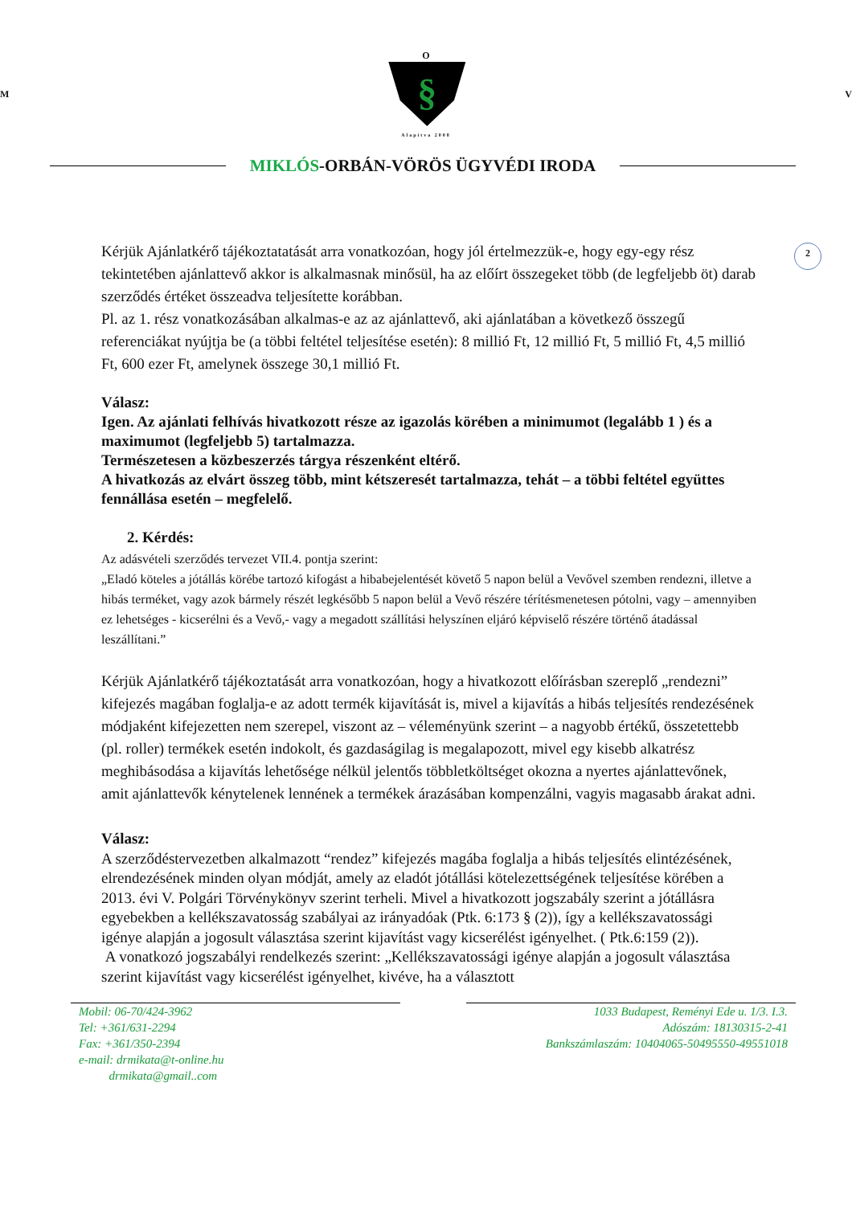O
M
§
V
Alapítva 2008
MIKLÓS-ORBÁN-VÖRÖS ÜGYVÉDI IRODA
2
Kérjük Ajánlatkérő tájékoztatatását arra vonatkozóan, hogy jól értelmezzük-e, hogy egy-egy rész tekintetében ajánlattevő akkor is alkalmasnak minősül, ha az előírt összegeket több (de legfeljebb öt) darab szerződés értéket összeadva teljesítette korábban.
Pl. az 1. rész vonatkozásában alkalmas-e az az ajánlattevő, aki ajánlatában a következő összegű referenciákat nyújtja be (a többi feltétel teljesítése esetén): 8 millió Ft, 12 millió Ft, 5 millió Ft, 4,5 millió Ft, 600 ezer Ft, amelynek összege 30,1 millió Ft.
Válasz:
Igen. Az ajánlati felhívás hivatkozott része az igazolás körében a minimumot (legalább 1 ) és a maximumot (legfeljebb 5) tartalmazza.
Természetesen a közbeszerzés tárgya részenként eltérő.
A hivatkozás az elvárt összeg több, mint kétszeresét tartalmazza, tehát – a többi feltétel együttes fennállása esetén – megfelelő.
2. Kérdés:
Az adásvételi szerződés tervezet VII.4. pontja szerint:
„Eladó köteles a jótállás körébe tartozó kifogást a hibabejelentését követő 5 napon belül a Vevővel szemben rendezni, illetve a hibás terméket, vagy azok bármely részét legkésőbb 5 napon belül a Vevő részére térítésmenetesen pótolni, vagy – amennyiben ez lehetséges - kicserélni és a Vevő,- vagy a megadott szállítási helyszínen eljáró képviselő részére történő átadással leszállítani.”
Kérjük Ajánlatkérő tájékoztatását arra vonatkozóan, hogy a hivatkozott előírásban szereplő „rendezni” kifejezés magában foglalja-e az adott termék kijavítását is, mivel a kijavítás a hibás teljesítés rendezésének módjaként kifejezetten nem szerepel, viszont az – véleményünk szerint – a nagyobb értékű, összetettebb (pl. roller) termékek esetén indokolt, és gazdaságilag is megalapozott, mivel egy kisebb alkatrész meghibásodása a kijavítás lehetősége nélkül jelentős többletköltséget okozna a nyertes ajánlattevőnek, amit ajánlattevők kénytelenek lennének a termékek árazásában kompenzálni, vagyis magasabb árakat adni.
Válasz:
A szerződéstervezetben alkalmazott “rendez” kifejezés magába foglalja a hibás teljesítés elintézésének, elrendezésének minden olyan módját, amely az eladót jótállási kötelezettségének teljesítése körében a 2013. évi V. Polgári Törvénykönyv szerint terheli. Mivel a hivatkozott jogszabály szerint a jótállásra egyebekben a kellékszavatosság szabályai az irányadóak (Ptk. 6:173 § (2)), így a kellékszavatossági igénye alapján a jogosult választása szerint kijavítást vagy kicserélést igényelhet. ( Ptk.6:159 (2)).
A vonatkozó jogszabályi rendelkezés szerint: „Kellékszavatossági igénye alapján a jogosult választása szerint kijavítást vagy kicserélést igényelhet, kivéve, ha a választott
Mobil: 06-70/424-3962
Tel: +361/631-2294
Fax: +361/350-2394
e-mail: drmikata@t-online.hu
drmikata@gmail..com
1033 Budapest, Reményi Ede u. 1/3. I.3.
Adószám: 18130315-2-41
Bankszámlaszám: 10404065-50495550-49551018